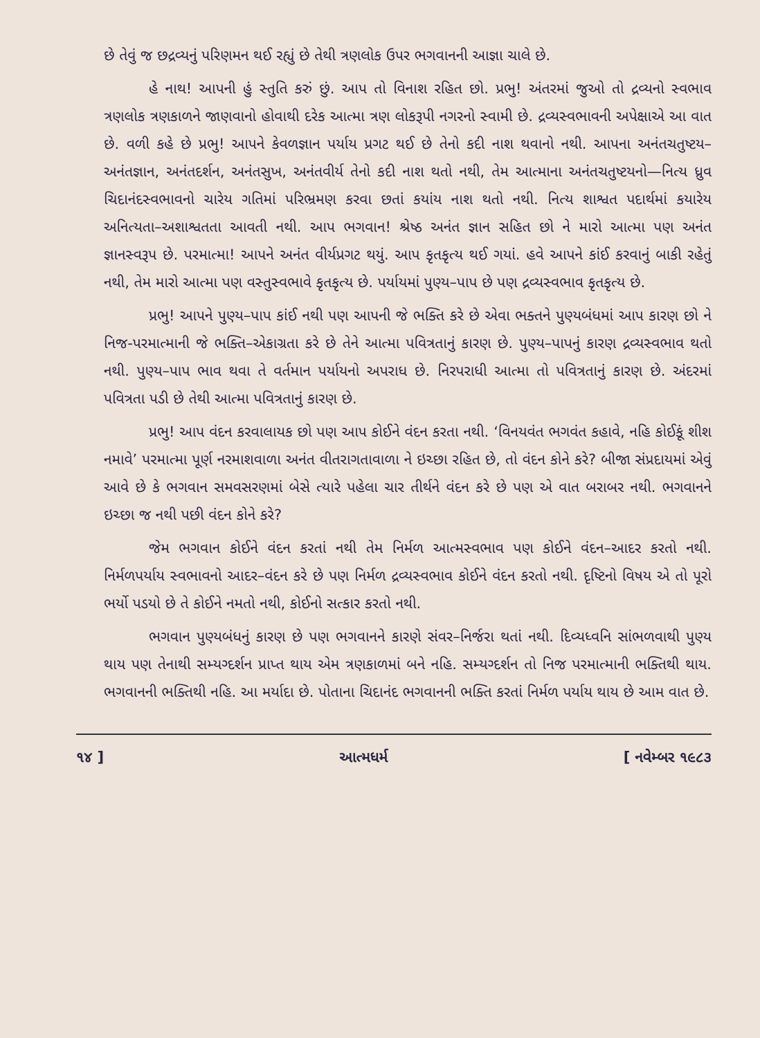છે તેવું જ છદ્રવ્યનું પરિણમન થઈ રહ્યું છે તેથી ત્રણલોક ઉપર ભગવાનની આજ્ઞા ચાલે છે.
હે નાથ! આપની હું સ્તુતિ કરું છું. આપ તો વિનાશ રહિત છો. પ્રભુ! અંતરમાં જુઓ તો દ્રવ્યનો સ્વભાવ ત્રણલોક ત્રણકાળને જાણવાનો હોવાથી દરેક આત્મા ત્રણ લોકરૂપી નગરનો સ્વામી છે. દ્રવ્યસ્વભાવની અપેક્ષાએ આ વાત છે. વળી કહે છે પ્રભુ! આપને કેવળજ્ઞાન પર્યાય પ્રગટ થઈ છે તેનો કદી નાશ થવાનો નથી. આપના અનંતચતુષ્ટય–અનંતજ્ઞાન, અનંતદર્શન, અનંતસુખ, અનંતવીર્ય તેનો કદી નાશ થતો નથી, તેમ આત્માના અનંતચતુષ્ટયનો—નિત્ય ધ્રુવ ચિદાનંદસ્વભાવનો ચારેય ગતિમાં પરિભ્રમણ કરવા છતાં કયાંય નાશ થતો નથી. નિત્ય શાશ્વત પદાર્થમાં કયારેય અનિત્યતા–અશાશ્વતતા આવતી નથી. આપ ભગવાન! શ્રેષ્ઠ અનંત જ્ઞાન સહિત છો ને મારો આત્મા પણ અનંત જ્ઞાનસ્વરૂપ છે. પરમાત્મા! આપને અનંત વીર્યપ્રગટ થયું. આપ કૃતકૃત્ય થઈ ગયાં. હવે આપને કાંઈ કરવાનું બાકી રહેતું નથી, તેમ મારો આત્મા પણ વસ્તુસ્વભાવે કૃતકૃત્ય છે. પર્યાયમાં પુણ્ય–પાપ છે પણ દ્રવ્યસ્વભાવ કૃતકૃત્ય છે.
પ્રભુ! આપને પુણ્ય–પાપ કાંઈ નથી પણ આપની જે ભક્તિ કરે છે એવા ભક્તને પુણ્યબંધમાં આપ કારણ છો ને નિજ-પરમાત્માની જે ભક્તિ–એકાગ્રતા કરે છે તેને આત્મા પવિત્રતાનું કારણ છે. પુણ્ય–પાપનું કારણ દ્રવ્યસ્વભાવ થતો નથી. પુણ્ય–પાપ ભાવ થવા તે વર્તમાન પર્યાયનો અપરાધ છે. નિરપરાધી આત્મા તો પવિત્રતાનું કારણ છે. અંદરમાં પવિત્રતા પડી છે તેથી આત્મા પવિત્રતાનું કારણ છે.
પ્રભુ! આપ વંદન કરવાલાયક છો પણ આપ કોઈને વંદન કરતા નથી. ‘વિનયવંત ભગવંત કહાવે, નહિ કોઈકૂં શીશ નમાવે’ પરમાત્મા પૂર્ણ નરમાશવાળા અનંત વીતરાગતાવાળા ને ઇચ્છા રહિત છે, તો વંદન કોને કરે? બીજા સંપ્રદાયમાં એવું આવે છે કે ભગવાન સમવસરણમાં બેસે ત્યારે પહેલા ચાર તીર્થને વંદન કરે છે પણ એ વાત બરાબર નથી. ભગવાનને ઇચ્છા જ નથી પછી વંદન કોને કરે?
જેમ ભગવાન કોઈને વંદન કરતાં નથી તેમ નિર્મળ આત્મસ્વભાવ પણ કોઈને વંદન–આદર કરતો નથી. નિર્મળપર્યાય સ્વભાવનો આદર–વંદન કરે છે પણ નિર્મળ દ્રવ્યસ્વભાવ કોઈને વંદન કરતો નથી. દૃષ્ટિનો વિષય એ તો પૂરો ભર્યો પડયો છે તે કોઈને નમતો નથી, કોઈનો સત્કાર કરતો નથી.
ભગવાન પુણ્યબંધનું કારણ છે પણ ભગવાનને કારણે સંવર–નિર્જરા થતાં નથી. દિવ્યધ્વનિ સાંભળવાથી પુણ્ય થાય પણ તેનાથી સમ્યગ્દર્શન પ્રાપ્ત થાય એમ ત્રણકાળમાં બને નહિ. સમ્યગ્દર્શન તો નિજ પરમાત્માની ભક્તિથી થાય. ભગવાનની ભક્તિથી નહિ. આ મર્યાદા છે. પોતાના ચિદાનંદ ભગવાનની ભક્તિ કરતાં નિર્મળ પર્યાય થાય છે આમ વાત છે.
૧૪ ] આત્મધર્મ [ નવેમ્બર ૧૯૮૩